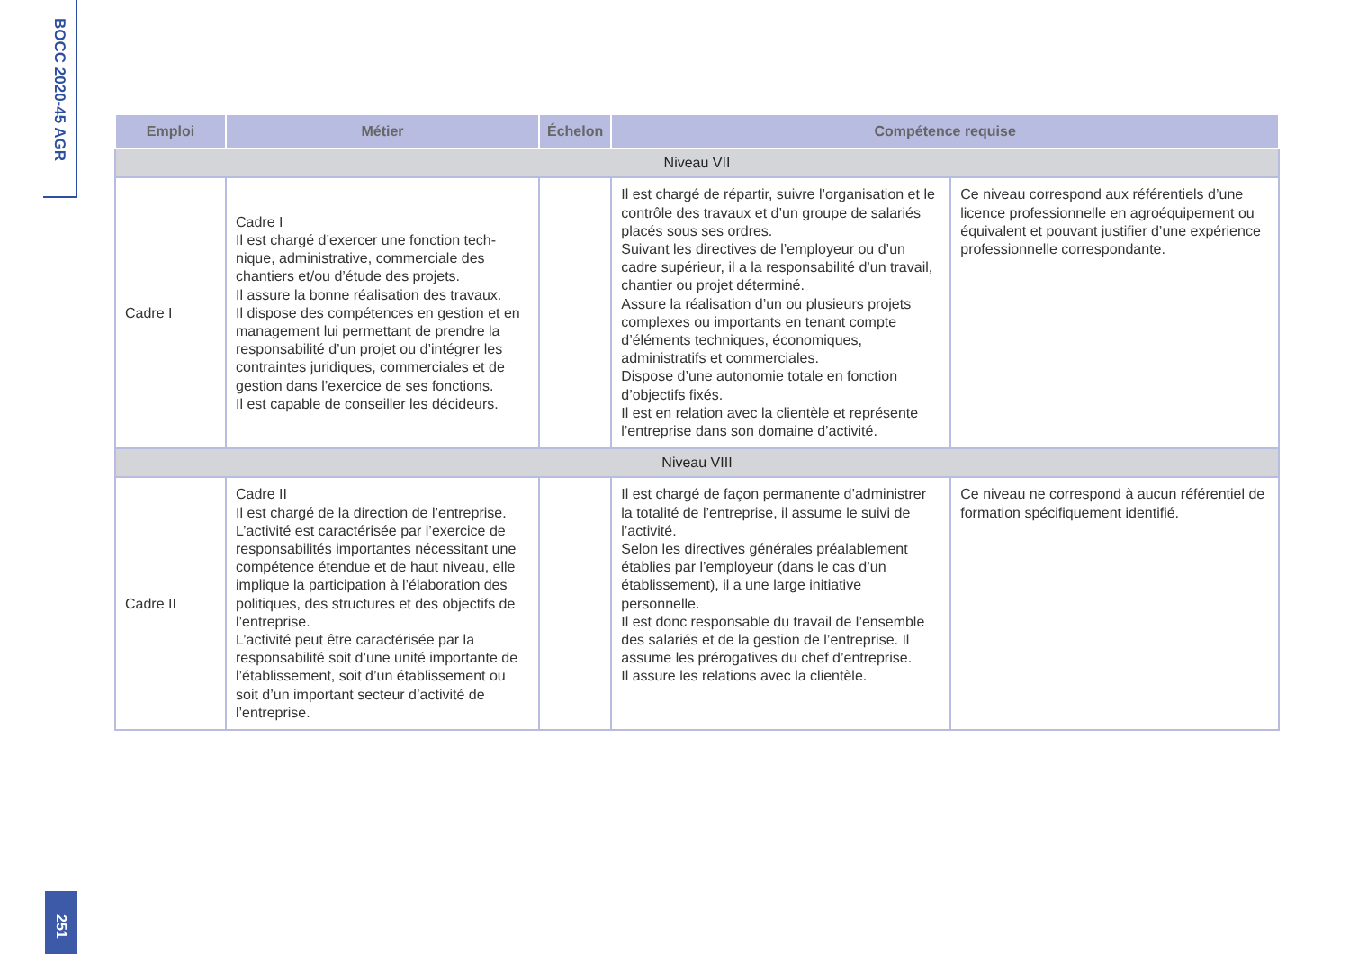BOCC 2020-45 AGR
| Emploi | Métier | Échelon | Compétence requise | |
| --- | --- | --- | --- | --- |
| Niveau VII | | | | |
| Cadre I | Cadre I Il est chargé d’exercer une fonction tech-nique, administrative, commerciale des chantiers et/ou d’étude des projets. Il assure la bonne réalisation des travaux. Il dispose des compétences en gestion et en management lui permettant de prendre la responsabilité d’un projet ou d’intégrer les contraintes juridiques, commerciales et de gestion dans l’exercice de ses fonctions. Il est capable de conseiller les décideurs. | | Il est chargé de répartir, suivre l’organisation et le contrôle des travaux et d’un groupe de salariés placés sous ses ordres. Suivant les directives de l’employeur ou d’un cadre supérieur, il a la responsabilité d’un travail, chantier ou projet déterminé. Assure la réalisation d’un ou plusieurs projets complexes ou importants en tenant compte d’éléments techniques, économiques, administratifs et commerciales. Dispose d’une autonomie totale en fonction d’objectifs fixés. Il est en relation avec la clientèle et représente l’entreprise dans son domaine d’activité. | Ce niveau correspond aux référentiels d’une licence professionnelle en agroéquipement ou équivalent et pouvant justifier d’une expérience professionnelle correspondante. |
| Niveau VIII | | | | |
| Cadre II | Cadre II Il est chargé de la direction de l’entreprise. L’activité est caractérisée par l’exercice de responsabilités importantes nécessitant une compétence étendue et de haut niveau, elle implique la participation à l’élaboration des politiques, des structures et des objectifs de l’entreprise. L’activité peut être caractérisée par la responsabilité soit d’une unité importante de l’établissement, soit d’un établissement ou soit d’un important secteur d’activité de l’entreprise. | | Il est chargé de façon permanente d’administrer la totalité de l’entreprise, il assume le suivi de l’activité. Selon les directives générales préalablement établies par l’employeur (dans le cas d’un établissement), il a une large initiative personnelle. Il est donc responsable du travail de l’ensemble des salariés et de la gestion de l’entreprise. Il assume les prérogatives du chef d’entreprise. Il assure les relations avec la clientèle. | Ce niveau ne correspond à aucun référentiel de formation spécifiquement identifié. |
251